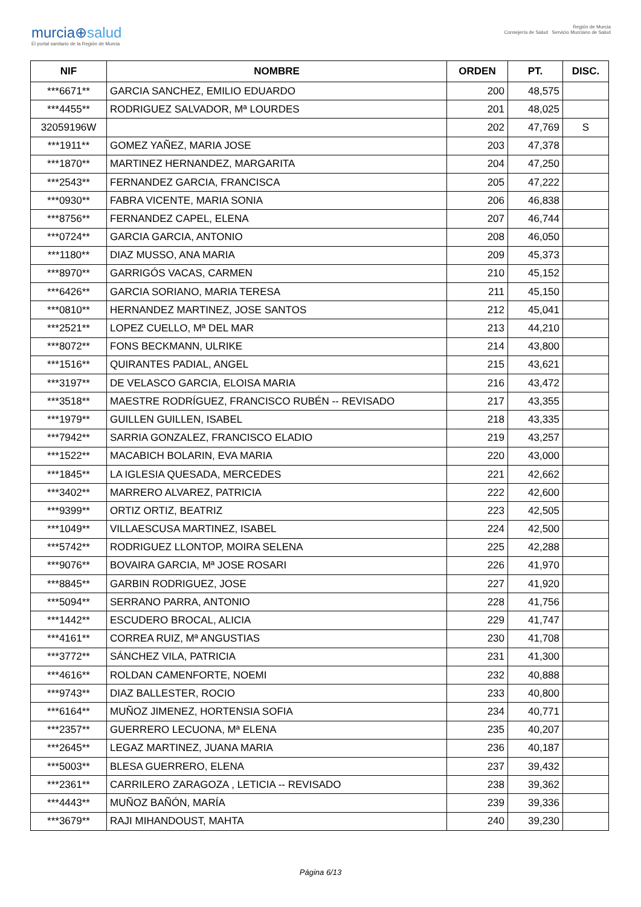murcia⊕salud
El portal sanitario de la Región de Murcia
Región de Murcia
Consejería de Salud Servicio Murciano de Salud
| NIF | NOMBRE | ORDEN | PT. | DISC. |
| --- | --- | --- | --- | --- |
| ***6671** | GARCIA SANCHEZ, EMILIO EDUARDO | 200 | 48,575 | |
| ***4455** | RODRIGUEZ SALVADOR, Mª LOURDES | 201 | 48,025 | |
| 32059196W | | 202 | 47,769 | S |
| ***1911** | GOMEZ YAÑEZ, MARIA JOSE | 203 | 47,378 | |
| ***1870** | MARTINEZ HERNANDEZ, MARGARITA | 204 | 47,250 | |
| ***2543** | FERNANDEZ GARCIA, FRANCISCA | 205 | 47,222 | |
| ***0930** | FABRA VICENTE, MARIA SONIA | 206 | 46,838 | |
| ***8756** | FERNANDEZ CAPEL, ELENA | 207 | 46,744 | |
| ***0724** | GARCIA GARCIA, ANTONIO | 208 | 46,050 | |
| ***1180** | DIAZ MUSSO, ANA MARIA | 209 | 45,373 | |
| ***8970** | GARRIGÓS VACAS, CARMEN | 210 | 45,152 | |
| ***6426** | GARCIA SORIANO, MARIA TERESA | 211 | 45,150 | |
| ***0810** | HERNANDEZ MARTINEZ, JOSE SANTOS | 212 | 45,041 | |
| ***2521** | LOPEZ CUELLO, Mª DEL MAR | 213 | 44,210 | |
| ***8072** | FONS BECKMANN, ULRIKE | 214 | 43,800 | |
| ***1516** | QUIRANTES PADIAL, ANGEL | 215 | 43,621 | |
| ***3197** | DE VELASCO GARCIA, ELOISA MARIA | 216 | 43,472 | |
| ***3518** | MAESTRE RODRÍGUEZ, FRANCISCO RUBÉN -- REVISADO | 217 | 43,355 | |
| ***1979** | GUILLEN GUILLEN, ISABEL | 218 | 43,335 | |
| ***7942** | SARRIA GONZALEZ, FRANCISCO ELADIO | 219 | 43,257 | |
| ***1522** | MACABICH BOLARIN, EVA MARIA | 220 | 43,000 | |
| ***1845** | LA IGLESIA QUESADA, MERCEDES | 221 | 42,662 | |
| ***3402** | MARRERO ALVAREZ, PATRICIA | 222 | 42,600 | |
| ***9399** | ORTIZ ORTIZ, BEATRIZ | 223 | 42,505 | |
| ***1049** | VILLAESCUSA MARTINEZ, ISABEL | 224 | 42,500 | |
| ***5742** | RODRIGUEZ LLONTOP, MOIRA SELENA | 225 | 42,288 | |
| ***9076** | BOVAIRA GARCIA, Mª JOSE ROSARI | 226 | 41,970 | |
| ***8845** | GARBIN RODRIGUEZ, JOSE | 227 | 41,920 | |
| ***5094** | SERRANO PARRA, ANTONIO | 228 | 41,756 | |
| ***1442** | ESCUDERO BROCAL, ALICIA | 229 | 41,747 | |
| ***4161** | CORREA RUIZ, Mª ANGUSTIAS | 230 | 41,708 | |
| ***3772** | SÁNCHEZ VILA, PATRICIA | 231 | 41,300 | |
| ***4616** | ROLDAN CAMENFORTE, NOEMI | 232 | 40,888 | |
| ***9743** | DIAZ BALLESTER, ROCIO | 233 | 40,800 | |
| ***6164** | MUÑOZ JIMENEZ, HORTENSIA SOFIA | 234 | 40,771 | |
| ***2357** | GUERRERO LECUONA, Mª ELENA | 235 | 40,207 | |
| ***2645** | LEGAZ MARTINEZ, JUANA MARIA | 236 | 40,187 | |
| ***5003** | BLESA GUERRERO, ELENA | 237 | 39,432 | |
| ***2361** | CARRILERO ZARAGOZA , LETICIA -- REVISADO | 238 | 39,362 | |
| ***4443** | MUÑOZ BAÑÓN, MARÍA | 239 | 39,336 | |
| ***3679** | RAJI MIHANDOUST, MAHTA | 240 | 39,230 | |
Página 6/13